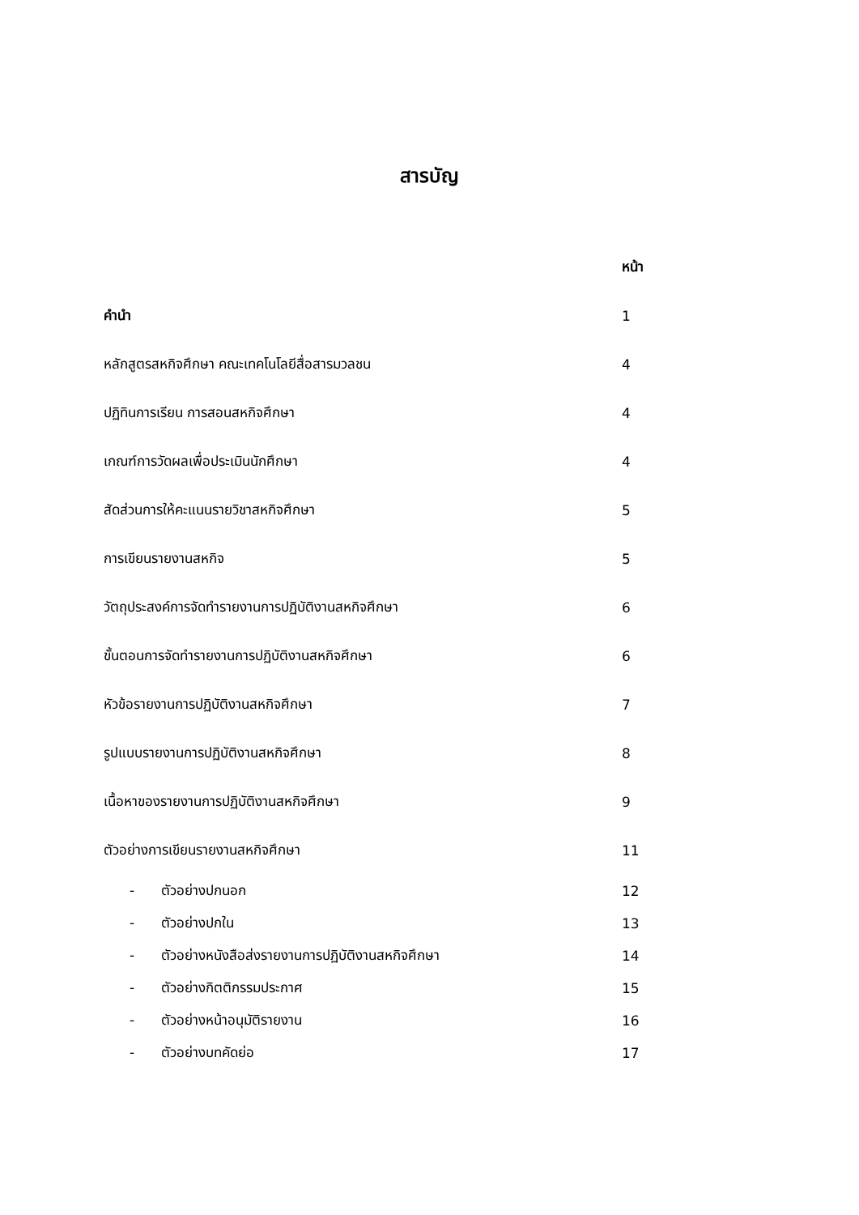สารบัญ
| | หน้า |
| คำนำ | 1 |
| หลักสูตรสหกิจศึกษา คณะเทคโนโลยีสื่อสารมวลชน | 4 |
| ปฏิทินการเรียน การสอนสหกิจศึกษา | 4 |
| เกณฑ์การวัดผลเพื่อประเมินนักศึกษา | 4 |
| สัดส่วนการให้คะแนนรายวิชาสหกิจศึกษา | 5 |
| การเขียนรายงานสหกิจ | 5 |
| วัตถุประสงค์การจัดทำรายงานการปฏิบัติงานสหกิจศึกษา | 6 |
| ขั้นตอนการจัดทำรายงานการปฏิบัติงานสหกิจศึกษา | 6 |
| หัวข้อรายงานการปฏิบัติงานสหกิจศึกษา | 7 |
| รูปแบบรายงานการปฏิบัติงานสหกิจศึกษา | 8 |
| เนื้อหาของรายงานการปฏิบัติงานสหกิจศึกษา | 9 |
| ตัวอย่างการเขียนรายงานสหกิจศึกษา | 11 |
| - ตัวอย่างปกนอก | 12 |
| - ตัวอย่างปกใน | 13 |
| - ตัวอย่างหนังสือส่งรายงานการปฏิบัติงานสหกิจศึกษา | 14 |
| - ตัวอย่างกิตติกรรมประกาศ | 15 |
| - ตัวอย่างหน้าอนุมัติรายงาน | 16 |
| - ตัวอย่างบทคัดย่อ | 17 |